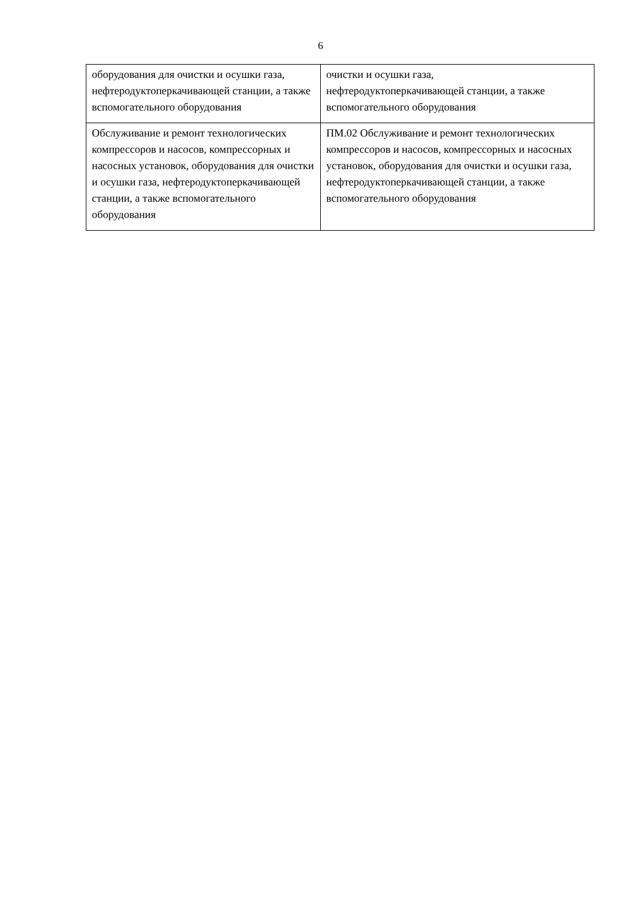6
| оборудования для очистки и осушки газа, нефтеродуктоперкачивающей станции, а также вспомогательного оборудования | очистки и осушки газа, нефтеродуктоперкачивающей станции, а также вспомогательного оборудования |
| Обслуживание и ремонт технологических компрессоров и насосов, компрессорных и насосных установок, оборудования для очистки и осушки газа, нефтеродуктоперкачивающей станции, а также вспомогательного оборудования | ПМ.02 Обслуживание и ремонт технологических компрессоров и насосов, компрессорных и насосных установок, оборудования для очистки и осушки газа, нефтеродуктоперкачивающей станции, а также вспомогательного оборудования |